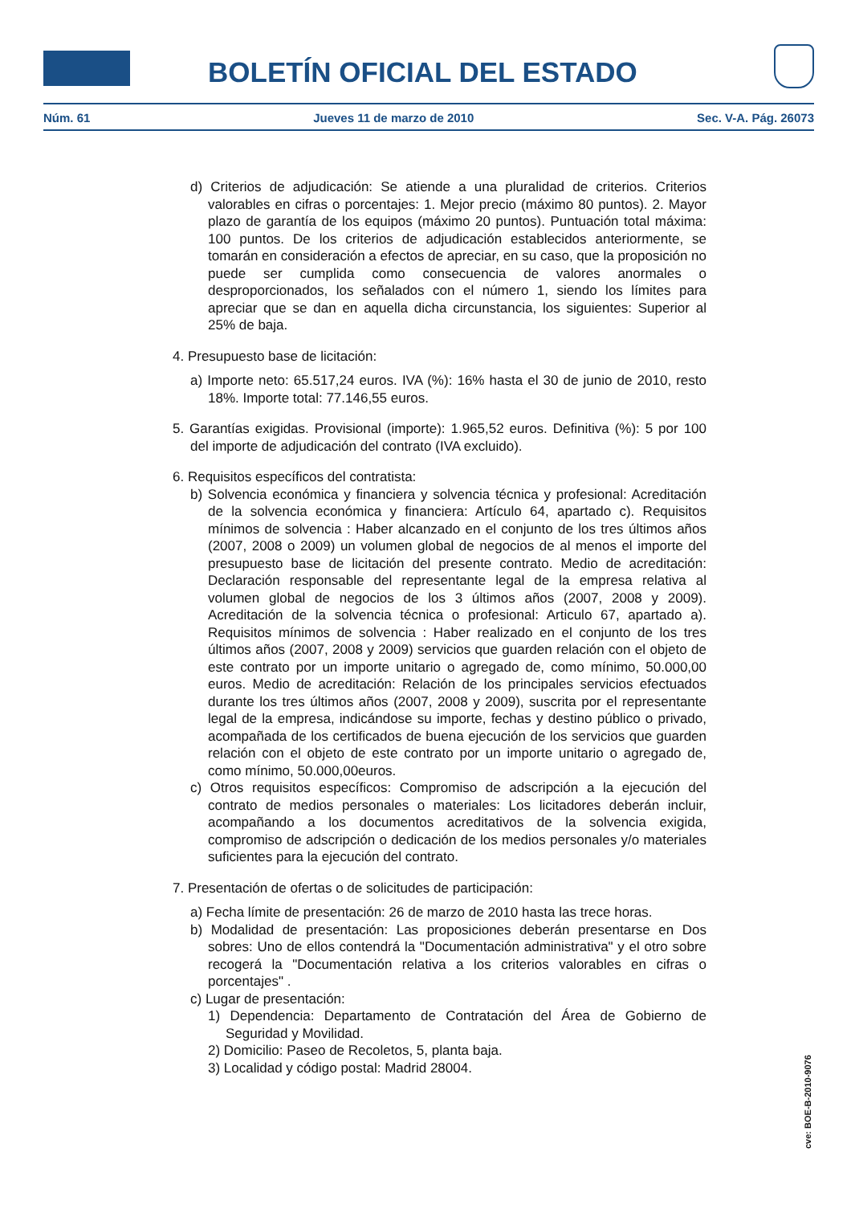BOLETÍN OFICIAL DEL ESTADO
Núm. 61 Jueves 11 de marzo de 2010 Sec. V-A. Pág. 26073
d) Criterios de adjudicación: Se atiende a una pluralidad de criterios. Criterios valorables en cifras o porcentajes: 1. Mejor precio (máximo 80 puntos). 2. Mayor plazo de garantía de los equipos (máximo 20 puntos). Puntuación total máxima: 100 puntos. De los criterios de adjudicación establecidos anteriormente, se tomarán en consideración a efectos de apreciar, en su caso, que la proposición no puede ser cumplida como consecuencia de valores anormales o desproporcionados, los señalados con el número 1, siendo los límites para apreciar que se dan en aquella dicha circunstancia, los siguientes: Superior al 25% de baja.
4. Presupuesto base de licitación:
a) Importe neto: 65.517,24 euros. IVA (%): 16% hasta el 30 de junio de 2010, resto 18%. Importe total: 77.146,55 euros.
5. Garantías exigidas. Provisional (importe): 1.965,52 euros. Definitiva (%): 5 por 100 del importe de adjudicación del contrato (IVA excluido).
6. Requisitos específicos del contratista:
b) Solvencia económica y financiera y solvencia técnica y profesional: Acreditación de la solvencia económica y financiera: Artículo 64, apartado c). Requisitos mínimos de solvencia : Haber alcanzado en el conjunto de los tres últimos años (2007, 2008 o 2009) un volumen global de negocios de al menos el importe del presupuesto base de licitación del presente contrato. Medio de acreditación: Declaración responsable del representante legal de la empresa relativa al volumen global de negocios de los 3 últimos años (2007, 2008 y 2009). Acreditación de la solvencia técnica o profesional: Articulo 67, apartado a). Requisitos mínimos de solvencia : Haber realizado en el conjunto de los tres últimos años (2007, 2008 y 2009) servicios que guarden relación con el objeto de este contrato por un importe unitario o agregado de, como mínimo, 50.000,00 euros. Medio de acreditación: Relación de los principales servicios efectuados durante los tres últimos años (2007, 2008 y 2009), suscrita por el representante legal de la empresa, indicándose su importe, fechas y destino público o privado, acompañada de los certificados de buena ejecución de los servicios que guarden relación con el objeto de este contrato por un importe unitario o agregado de, como mínimo, 50.000,00euros.
c) Otros requisitos específicos: Compromiso de adscripción a la ejecución del contrato de medios personales o materiales: Los licitadores deberán incluir, acompañando a los documentos acreditativos de la solvencia exigida, compromiso de adscripción o dedicación de los medios personales y/o materiales suficientes para la ejecución del contrato.
7. Presentación de ofertas o de solicitudes de participación:
a) Fecha límite de presentación: 26 de marzo de 2010 hasta las trece horas.
b) Modalidad de presentación: Las proposiciones deberán presentarse en Dos sobres: Uno de ellos contendrá la "Documentación administrativa" y el otro sobre recogerá la "Documentación relativa a los criterios valorables en cifras o porcentajes" .
c) Lugar de presentación:
1) Dependencia: Departamento de Contratación del Área de Gobierno de Seguridad y Movilidad.
2) Domicilio: Paseo de Recoletos, 5, planta baja.
3) Localidad y código postal: Madrid 28004.
cve: BOE-B-2010-9076